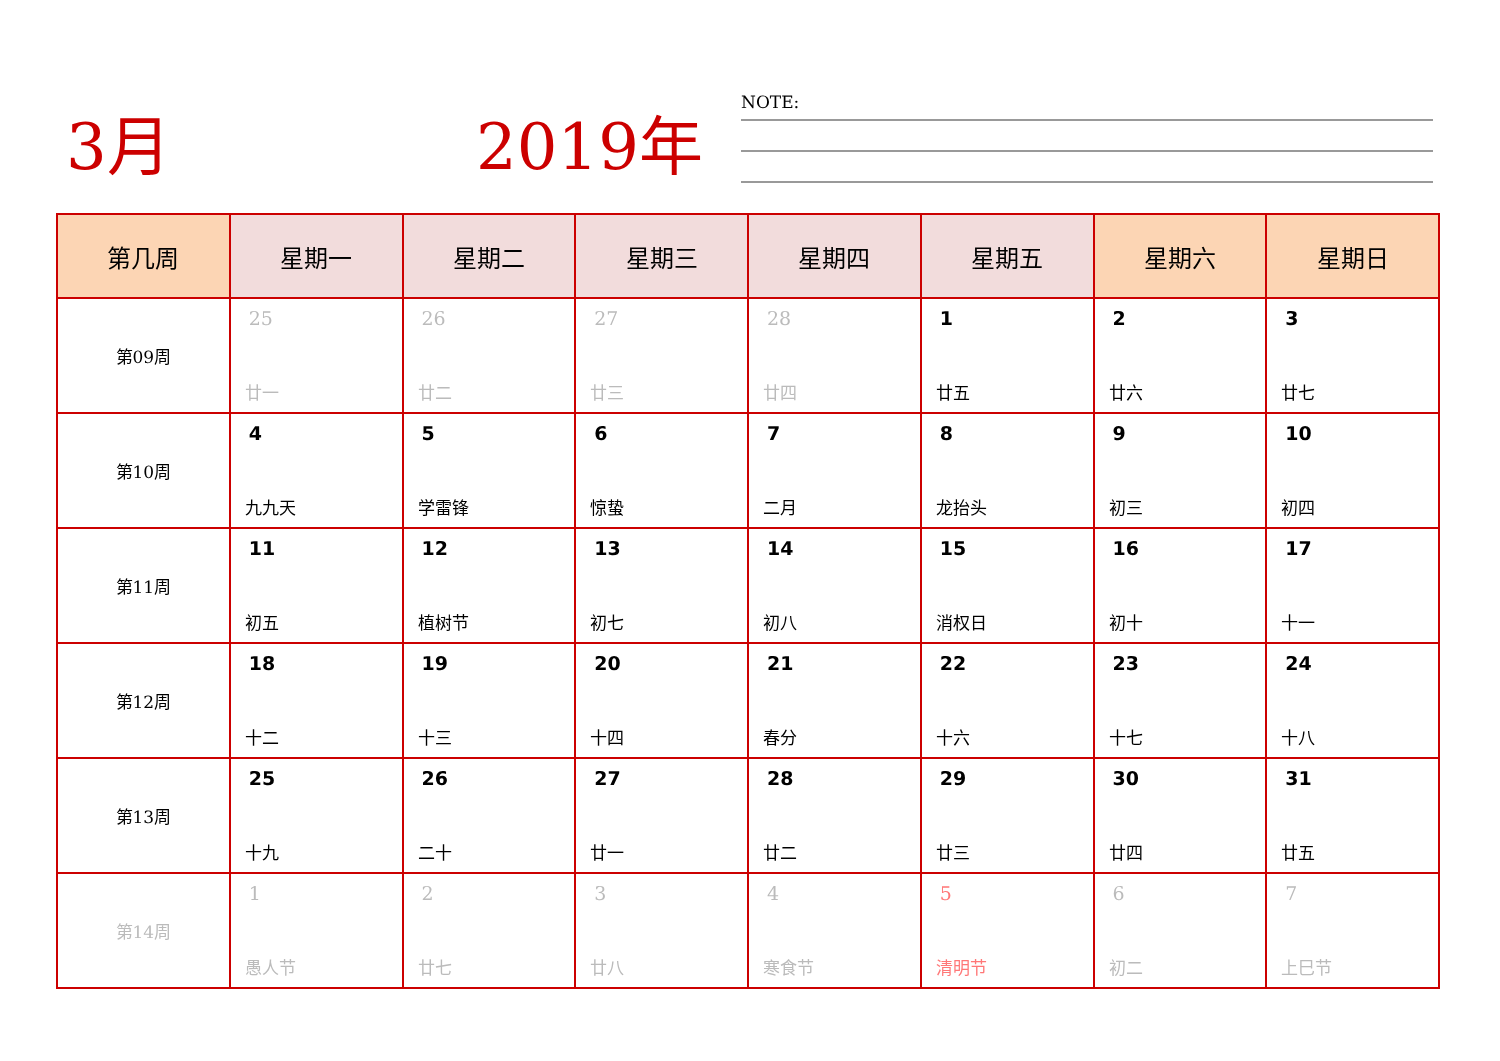3月 2019年
NOTE:
| 第几周 | 星期一 | 星期二 | 星期三 | 星期四 | 星期五 | 星期六 | 星期日 |
| --- | --- | --- | --- | --- | --- | --- | --- |
| 第09周 | 25 廿一 | 26 廿二 | 27 廿三 | 28 廿四 | 1 廿五 | 2 廿六 | 3 廿七 |
| 第10周 | 4 九九天 | 5 学雷锋 | 6 惊蛰 | 7 二月 | 8 龙抬头 | 9 初三 | 10 初四 |
| 第11周 | 11 初五 | 12 植树节 | 13 初七 | 14 初八 | 15 消权日 | 16 初十 | 17 十一 |
| 第12周 | 18 十二 | 19 十三 | 20 十四 | 21 春分 | 22 十六 | 23 十七 | 24 十八 |
| 第13周 | 25 十九 | 26 二十 | 27 廿一 | 28 廿二 | 29 廿三 | 30 廿四 | 31 廿五 |
| 第14周 | 1 愚人节 | 2 廿七 | 3 廿八 | 4 寒食节 | 5 清明节 | 6 初二 | 7 上巳节 |